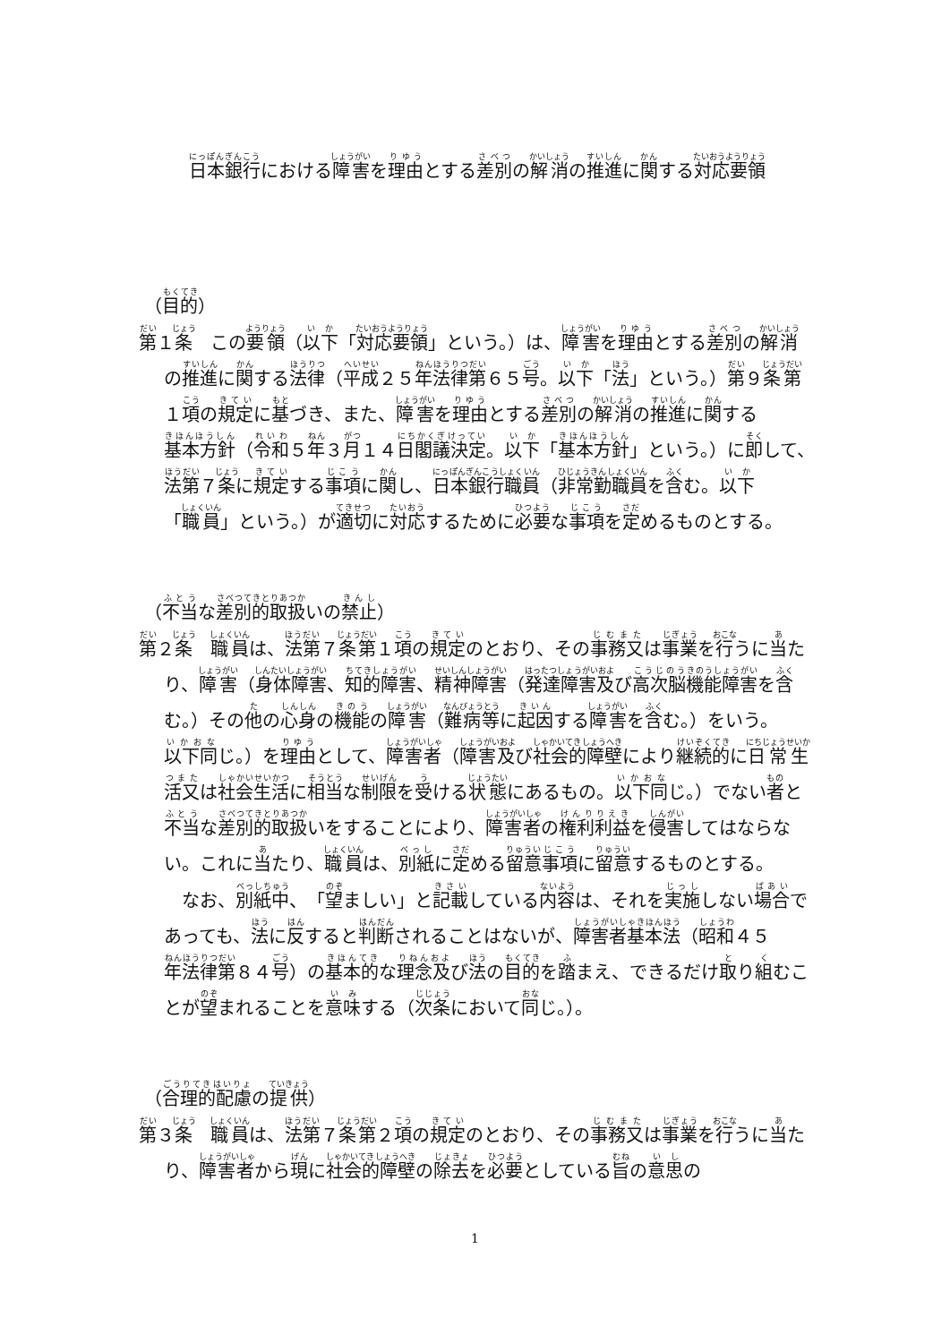日本銀行における障害を理由とする差別の解消の推進に関する対応要領
（目的）
第１条　この要領（以下「対応要領」という。）は、障害を理由とする差別の解消の推進に関する法律（平成２５年法律第６５号。以下「法」という。）第９条第１項の規定に基づき、また、障害を理由とする差別の解消の推進に関する基本方針（令和５年３月１４日閣議決定。以下「基本方針」という。）に即して、法第７条に規定する事項に関し、日本銀行職員（非常勤職員を含む。以下「職員」という。）が適切に対応するために必要な事項を定めるものとする。
（不当な差別的取扱いの禁止）
第２条　職員は、法第７条第１項の規定のとおり、その事務又は事業を行うに当たり、障害（身体障害、知的障害、精神障害（発達障害及び高次脳機能障害を含む。）その他の心身の機能の障害（難病等に起因する障害を含む。）をいう。以下同じ。）を理由として、障害者（障害及び社会的障壁により継続的に日常生活又は社会生活に相当な制限を受ける状態にあるもの。以下同じ。）でない者と不当な差別的取扱いをすることにより、障害者の権利利益を侵害してはならない。これに当たり、職員は、別紙に定める留意事項に留意するものとする。
なお、別紙中、「望ましい」と記載している内容は、それを実施しない場合であっても、法に反すると判断されることはないが、障害者基本法（昭和４５年法律第８４号）の基本的な理念及び法の目的を踏まえ、できるだけ取り組むことが望まれることを意味する（次条において同じ。）。
（合理的配慮の提供）
第３条　職員は、法第７条第２項の規定のとおり、その事務又は事業を行うに当たり、障害者から現に社会的障壁の除去を必要としている旨の意思の
1